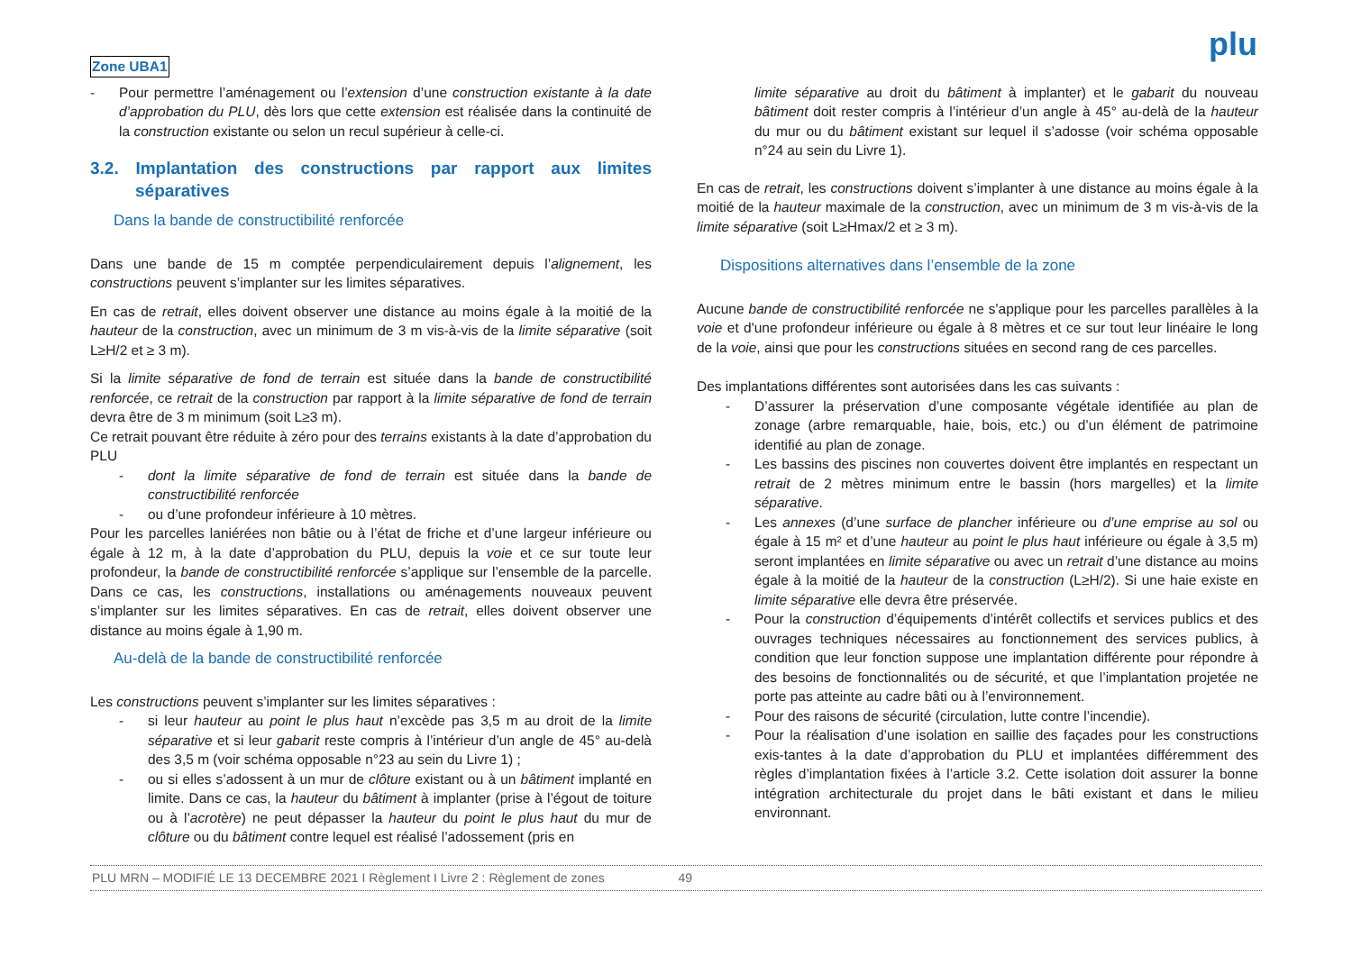Zone UBA1
plu
- Pour permettre l’aménagement ou l’extension d’une construction existante à la date d’approbation du PLU, dès lors que cette extension est réalisée dans la continuité de la construction existante ou selon un recul supérieur à celle-ci.
3.2. Implantation des constructions par rapport aux limites séparatives
Dans la bande de constructibilité renforcée
Dans une bande de 15 m comptée perpendiculairement depuis l’alignement, les constructions peuvent s’implanter sur les limites séparatives.
En cas de retrait, elles doivent observer une distance au moins égale à la moitié de la hauteur de la construction, avec un minimum de 3 m vis-à-vis de la limite séparative (soit L≥H/2 et ≥ 3 m).
Si la limite séparative de fond de terrain est située dans la bande de constructibilité renforcée, ce retrait de la construction par rapport à la limite séparative de fond de terrain devra être de 3 m minimum (soit L≥3 m).
Ce retrait pouvant être réduite à zéro pour des terrains existants à la date d’approbation du PLU
- dont la limite séparative de fond de terrain est située dans la bande de constructibilité renforcée
- ou d’une profondeur inférieure à 10 mètres.
Pour les parcelles laniérées non bâtie ou à l’état de friche et d’une largeur inférieure ou égale à 12 m, à la date d’approbation du PLU, depuis la voie et ce sur toute leur profondeur, la bande de constructibilité renforcée s’applique sur l’ensemble de la parcelle. Dans ce cas, les constructions, installations ou aménagements nouveaux peuvent s’implanter sur les limites séparatives. En cas de retrait, elles doivent observer une distance au moins égale à 1,90 m.
Au-delà de la bande de constructibilité renforcée
Les constructions peuvent s’implanter sur les limites séparatives :
- si leur hauteur au point le plus haut n’excède pas 3,5 m au droit de la limite séparative et si leur gabarit reste compris à l’intérieur d’un angle de 45° au-delà des 3,5 m (voir schéma opposable n°23 au sein du Livre 1) ;
- ou si elles s’adossent à un mur de clôture existant ou à un bâtiment implanté en limite. Dans ce cas, la hauteur du bâtiment à implanter (prise à l’égout de toiture ou à l’acrotère) ne peut dépasser la hauteur du point le plus haut du mur de clôture ou du bâtiment contre lequel est réalisé l’adossement (pris en
limite séparative au droit du bâtiment à implanter) et le gabarit du nouveau bâtiment doit rester compris à l’intérieur d’un angle à 45° au-delà de la hauteur du mur ou du bâtiment existant sur lequel il s’adosse (voir schéma opposable n°24 au sein du Livre 1).
En cas de retrait, les constructions doivent s’implanter à une distance au moins égale à la moitié de la hauteur maximale de la construction, avec un minimum de 3 m vis-à-vis de la limite séparative (soit L≥Hmax/2 et ≥ 3 m).
Dispositions alternatives dans l’ensemble de la zone
Aucune bande de constructibilité renforcée ne s'applique pour les parcelles parallèles à la voie et d'une profondeur inférieure ou égale à 8 mètres et ce sur tout leur linéaire le long de la voie, ainsi que pour les constructions situées en second rang de ces parcelles.
Des implantations différentes sont autorisées dans les cas suivants :
- D’assurer la préservation d’une composante végétale identifiée au plan de zonage (arbre remarquable, haie, bois, etc.) ou d’un élément de patrimoine identifié au plan de zonage.
- Les bassins des piscines non couvertes doivent être implantés en respectant un retrait de 2 mètres minimum entre le bassin (hors margelles) et la limite séparative.
- Les annexes (d’une surface de plancher inférieure ou d’une emprise au sol ou égale à 15 m² et d’une hauteur au point le plus haut inférieure ou égale à 3,5 m) seront implantées en limite séparative ou avec un retrait d’une distance au moins égale à la moitié de la hauteur de la construction (L≥H/2). Si une haie existe en limite séparative elle devra être préservée.
- Pour la construction d’équipements d’intérêt collectifs et services publics et des ouvrages techniques nécessaires au fonctionnement des services publics, à condition que leur fonction suppose une implantation différente pour répondre à des besoins de fonctionnalités ou de sécurité, et que l’implantation projetée ne porte pas atteinte au cadre bâti ou à l’environnement.
- Pour des raisons de sécurité (circulation, lutte contre l’incendie).
- Pour la réalisation d’une isolation en saillie des façades pour les constructions exis-tantes à la date d’approbation du PLU et implantées différemment des règles d’implantation fixées à l’article 3.2. Cette isolation doit assurer la bonne intégration architecturale du projet dans le bâti existant et dans le milieu environnant.
PLU MRN – MODIFIÉ LE 13 DECEMBRE 2021 I Règlement I Livre 2 : Règlement de zones 49